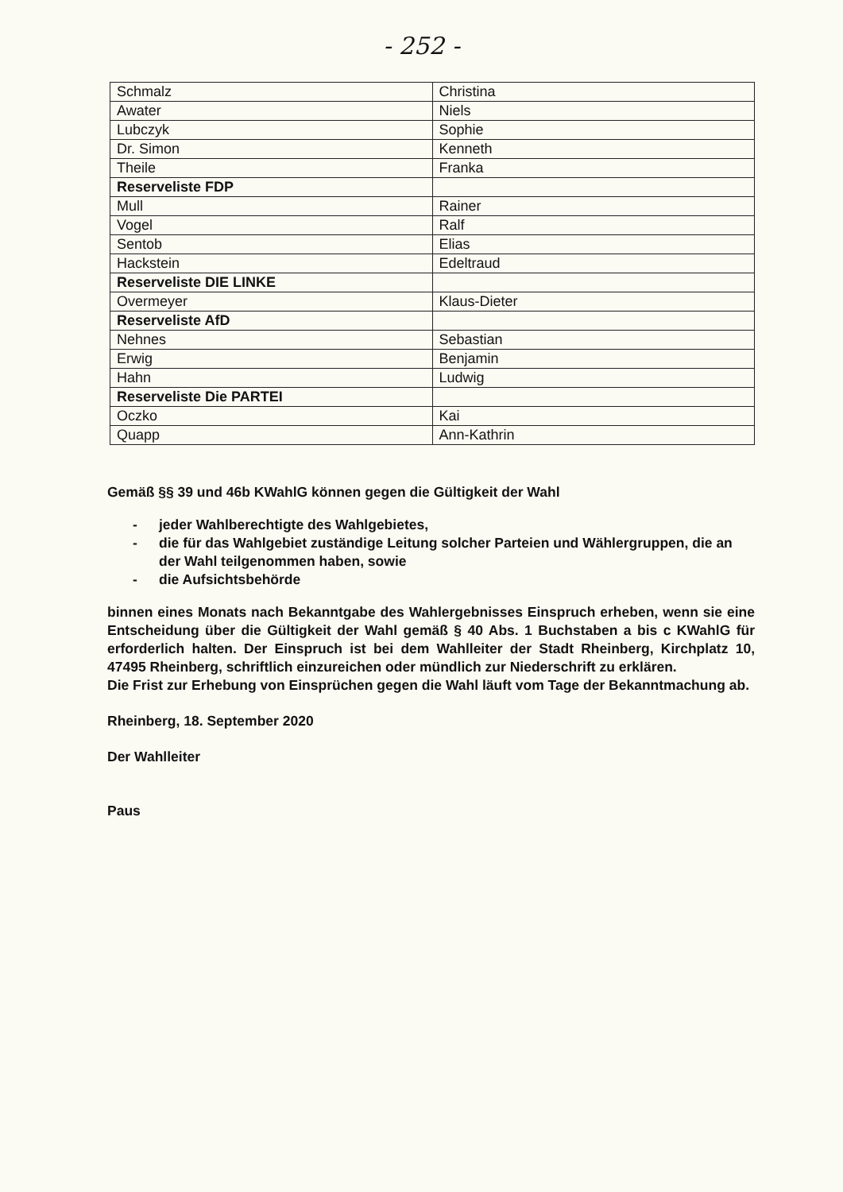- 252 -
| Schmalz | Christina |
| Awater | Niels |
| Lubczyk | Sophie |
| Dr. Simon | Kenneth |
| Theile | Franka |
| Reserveliste FDP | |
| Mull | Rainer |
| Vogel | Ralf |
| Sentob | Elias |
| Hackstein | Edeltraud |
| Reserveliste DIE LINKE | |
| Overmeyer | Klaus-Dieter |
| Reserveliste AfD | |
| Nehnes | Sebastian |
| Erwig | Benjamin |
| Hahn | Ludwig |
| Reserveliste Die PARTEI | |
| Oczko | Kai |
| Quapp | Ann-Kathrin |
Gemäß §§ 39 und 46b KWahlG können gegen die Gültigkeit der Wahl
- jeder Wahlberechtigte des Wahlgebietes,
- die für das Wahlgebiet zuständige Leitung solcher Parteien und Wählergruppen, die an der Wahl teilgenommen haben, sowie
- die Aufsichtsbehörde
binnen eines Monats nach Bekanntgabe des Wahlergebnisses Einspruch erheben, wenn sie eine Entscheidung über die Gültigkeit der Wahl gemäß § 40 Abs. 1 Buchstaben a bis c KWahlG für erforderlich halten. Der Einspruch ist bei dem Wahlleiter der Stadt Rheinberg, Kirchplatz 10, 47495 Rheinberg, schriftlich einzureichen oder mündlich zur Niederschrift zu erklären.
Die Frist zur Erhebung von Einsprüchen gegen die Wahl läuft vom Tage der Bekanntmachung ab.
Rheinberg, 18. September 2020
Der Wahlleiter
Paus